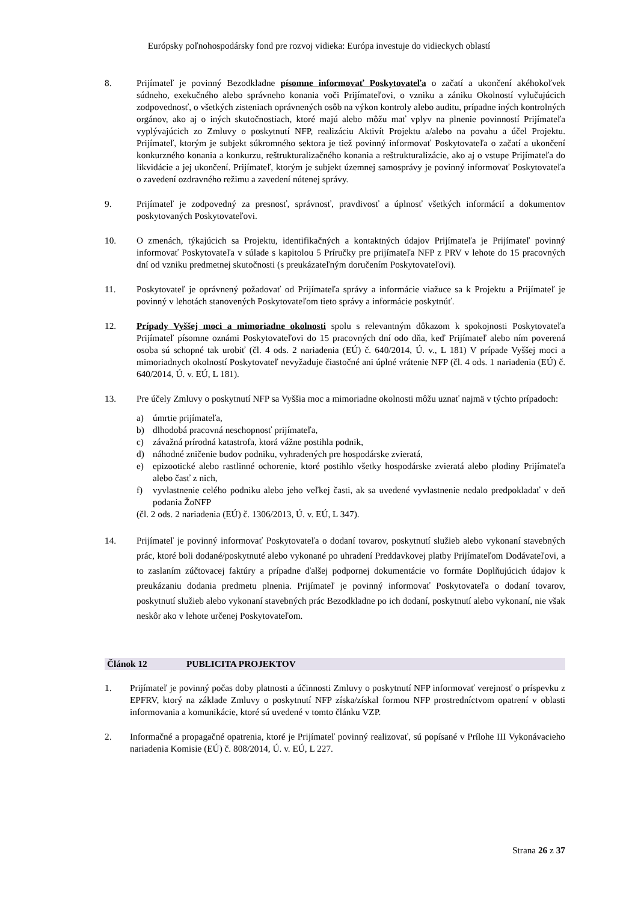Európsky poľnohospodársky fond pre rozvoj vidieka: Európa investuje do vidieckych oblastí
8. Prijímateľ je povinný Bezodkladne písomne informovať Poskytovateľa o začatí a ukončení akéhokoľvek súdneho, exekučného alebo správneho konania voči Prijímateľovi, o vzniku a zániku Okolností vylučujúcich zodpovednosť, o všetkých zisteniach oprávnených osôb na výkon kontroly alebo auditu, prípadne iných kontrolných orgánov, ako aj o iných skutočnostiach, ktoré majú alebo môžu mať vplyv na plnenie povinností Prijímateľa vyplývajúcich zo Zmluvy o poskytnutí NFP, realizáciu Aktivít Projektu a/alebo na povahu a účel Projektu. Prijímateľ, ktorým je subjekt súkromného sektora je tiež povinný informovať Poskytovateľa o začatí a ukončení konkurzného konania a konkurzu, reštrukturalizačného konania a reštrukturalizácie, ako aj o vstupe Prijímateľa do likvidácie a jej ukončení. Prijímateľ, ktorým je subjekt územnej samosprávy je povinný informovať Poskytovateľa o zavedení ozdravného režimu a zavedení nútenej správy.
9. Prijímateľ je zodpovedný za presnosť, správnosť, pravdivosť a úplnosť všetkých informácií a dokumentov poskytovaných Poskytovateľovi.
10. O zmenách, týkajúcich sa Projektu, identifikačných a kontaktných údajov Prijímateľa je Prijímateľ povinný informovať Poskytovateľa v súlade s kapitolou 5 Príručky pre prijímateľa NFP z PRV v lehote do 15 pracovných dní od vzniku predmetnej skutočnosti (s preukázateľným doručením Poskytovateľovi).
11. Poskytovateľ je oprávnený požadovať od Prijímateľa správy a informácie viažuce sa k Projektu a Prijímateľ je povinný v lehotách stanovených Poskytovateľom tieto správy a informácie poskytnúť.
12. Prípady Vyššej moci a mimoriadne okolnosti spolu s relevantným dôkazom k spokojnosti Poskytovateľa Prijímateľ písomne oznámi Poskytovateľovi do 15 pracovných dní odo dňa, keď Prijímateľ alebo ním poverená osoba sú schopné tak urobiť (čl. 4 ods. 2 nariadenia (EÚ) č. 640/2014, Ú. v., L 181) V prípade Vyššej moci a mimoriadnych okolností Poskytovateľ nevyžaduje čiastočné ani úplné vrátenie NFP (čl. 4 ods. 1 nariadenia (EÚ) č. 640/2014, Ú. v. EÚ, L 181).
13. Pre účely Zmluvy o poskytnutí NFP sa Vyššia moc a mimoriadne okolnosti môžu uznať najmä v týchto prípadoch:
a) úmrtie prijímateľa,
b) dlhodobá pracovná neschopnosť prijímateľa,
c) závažná prírodná katastrofa, ktorá vážne postihla podnik,
d) náhodné zničenie budov podniku, vyhradených pre hospodárske zvieratá,
e) epizootické alebo rastlinné ochorenie, ktoré postihlo všetky hospodárske zvieratá alebo plodiny Prijímateľa alebo časť z nich,
f) vyvlastnenie celého podniku alebo jeho veľkej časti, ak sa uvedené vyvlastnenie nedalo predpokladať v deň podania ŽoNFP
(čl. 2 ods. 2 nariadenia (EÚ) č. 1306/2013, Ú. v. EÚ, L 347).
14. Prijímateľ je povinný informovať Poskytovateľa o dodaní tovarov, poskytnutí služieb alebo vykonaní stavebných prác, ktoré boli dodané/poskytnuté alebo vykonané po uhradení Preddavkovej platby Prijímateľom Dodávateľovi, a to zaslaním zúčtovacej faktúry a prípadne ďalšej podpornej dokumentácie vo formáte Doplňujúcich údajov k preukázaniu dodania predmetu plnenia. Prijímateľ je povinný informovať Poskytovateľa o dodaní tovarov, poskytnutí služieb alebo vykonaní stavebných prác Bezodkladne po ich dodaní, poskytnutí alebo vykonaní, nie však neskôr ako v lehote určenej Poskytovateľom.
Článok 12 PUBLICITA PROJEKTOV
1. Prijímateľ je povinný počas doby platnosti a účinnosti Zmluvy o poskytnutí NFP informovať verejnosť o príspevku z EPFRV, ktorý na základe Zmluvy o poskytnutí NFP získa/získal formou NFP prostredníctvom opatrení v oblasti informovania a komunikácie, ktoré sú uvedené v tomto článku VZP.
2. Informačné a propagačné opatrenia, ktoré je Prijímateľ povinný realizovať, sú popísané v Prílohe III Vykonávacieho nariadenia Komisie (EÚ) č. 808/2014, Ú. v. EÚ, L 227.
Strana 26 z 37